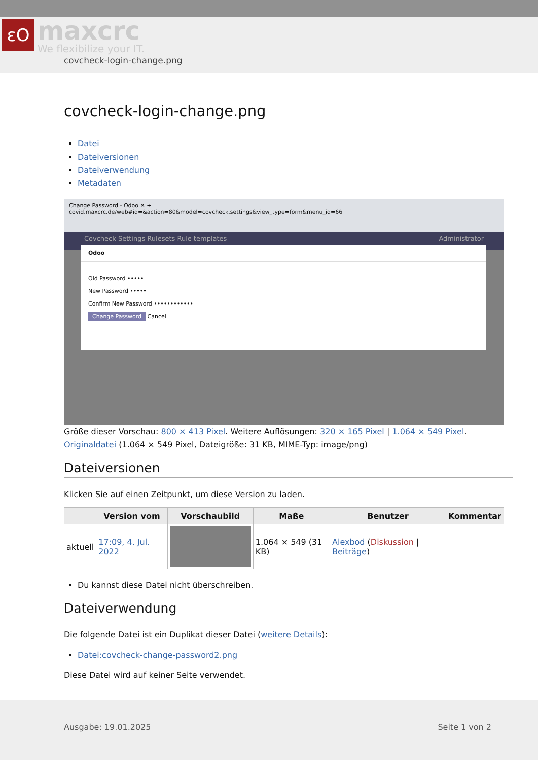εO
maxcrc
We flexibilize your IT.
covcheck-login-change.png
covcheck-login-change.png
Datei
Dateiversionen
Dateiverwendung
Metadaten
Change Password - Odoo ✕ +
covid.maxcrc.de/web#id=&action=80&model=covcheck.settings&view_type=form&menu_id=66
Covcheck Settings Rulesets Rule templates Administrator
Odoo
Old Password •••••
New Password •••••
Confirm New Password ••••••••••••
Change Password Cancel
Größe dieser Vorschau: 800 × 413 Pixel. Weitere Auflösungen: 320 × 165 Pixel | 1.064 × 549 Pixel.
Originaldatei (1.064 × 549 Pixel, Dateigröße: 31 KB, MIME-Typ: image/png)
Dateiversionen
Klicken Sie auf einen Zeitpunkt, um diese Version zu laden.
| | Version vom | Vorschaubild | Maße | Benutzer | Kommentar |
| --- | --- | --- | --- | --- | --- |
| aktuell | 17:09, 4. Jul. 2022 | | 1.064 × 549 (31 KB) | Alexbod ( Diskussion / Beiträge ) | |
Du kannst diese Datei nicht überschreiben.
Dateiverwendung
Die folgende Datei ist ein Duplikat dieser Datei (weitere Details):
Datei:covcheck-change-password2.png
Diese Datei wird auf keiner Seite verwendet.
Ausgabe: 19.01.2025 Seite 1 von 2